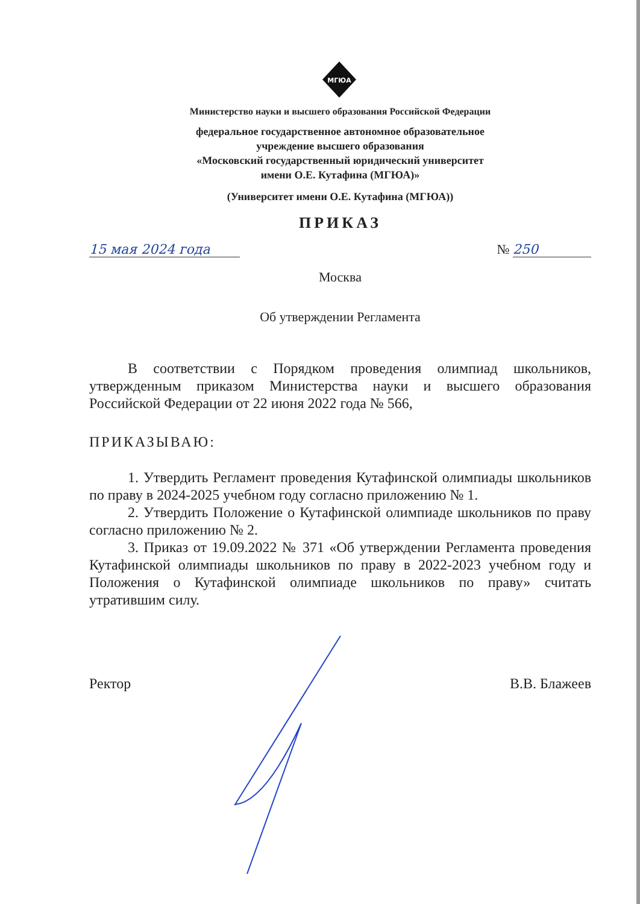МГЮА
Министерство науки и высшего образования Российской Федерации
федеральное государственное автономное образовательное
учреждение высшего образования
«Московский государственный юридический университет
имени О.Е. Кутафина (МГЮА)»
(Университет имени О.Е. Кутафина (МГЮА))
ПРИКАЗ
15 мая 2024 года № 250
Москва
Об утверждении Регламента
В соответствии с Порядком проведения олимпиад школьников, утвержденным приказом Министерства науки и высшего образования Российской Федерации от 22 июня 2022 года № 566,
ПРИКАЗЫВАЮ:
1. Утвердить Регламент проведения Кутафинской олимпиады школьников по праву в 2024-2025 учебном году согласно приложению № 1.
2. Утвердить Положение о Кутафинской олимпиаде школьников по праву согласно приложению № 2.
3. Приказ от 19.09.2022 № 371 «Об утверждении Регламента проведения Кутафинской олимпиады школьников по праву в 2022-2023 учебном году и Положения о Кутафинской олимпиаде школьников по праву» считать утратившим силу.
Ректор В.В. Блажеев